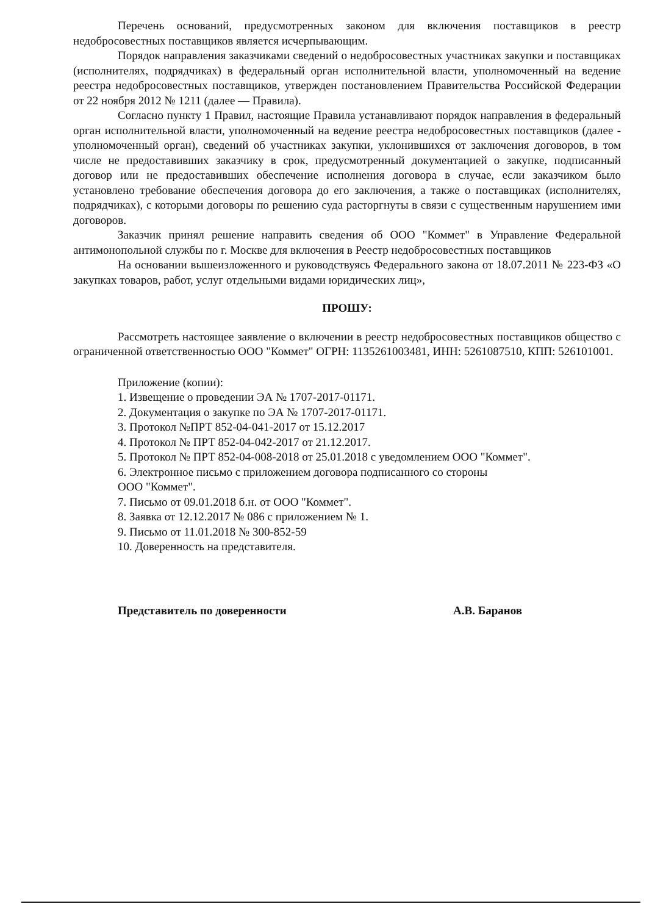Перечень оснований, предусмотренных законом для включения поставщиков в реестр недобросовестных поставщиков является исчерпывающим.
Порядок направления заказчиками сведений о недобросовестных участниках закупки и поставщиках (исполнителях, подрядчиках) в федеральный орган исполнительной власти, уполномоченный на ведение реестра недобросовестных поставщиков, утвержден постановлением Правительства Российской Федерации от 22 ноября 2012 № 1211 (далее — Правила).
Согласно пункту 1 Правил, настоящие Правила устанавливают порядок направления в федеральный орган исполнительной власти, уполномоченный на ведение реестра недобросовестных поставщиков (далее - уполномоченный орган), сведений об участниках закупки, уклонившихся от заключения договоров, в том числе не предоставивших заказчику в срок, предусмотренный документацией о закупке, подписанный договор или не предоставивших обеспечение исполнения договора в случае, если заказчиком было установлено требование обеспечения договора до его заключения, а также о поставщиках (исполнителях, подрядчиках), с которыми договоры по решению суда расторгнуты в связи с существенным нарушением ими договоров.
Заказчик принял решение направить сведения об ООО "Коммет" в Управление Федеральной антимонопольной службы по г. Москве для включения в Реестр недобросовестных поставщиков
На основании вышеизложенного и руководствуясь Федерального закона от 18.07.2011 № 223-ФЗ «О закупках товаров, работ, услуг отдельными видами юридических лиц»,
ПРОШУ:
Рассмотреть настоящее заявление о включении в реестр недобросовестных поставщиков общество с ограниченной ответственностью ООО "Коммет" ОГРН: 1135261003481, ИНН: 5261087510, КПП: 526101001.
Приложение (копии):
1. Извещение о проведении ЭА № 1707-2017-01171.
2. Документация о закупке по ЭА № 1707-2017-01171.
3. Протокол №ПРТ 852-04-041-2017 от 15.12.2017
4. Протокол № ПРТ 852-04-042-2017 от 21.12.2017.
5. Протокол № ПРТ 852-04-008-2018 от 25.01.2018 с уведомлением ООО "Коммет".
6. Электронное письмо с приложением договора подписанного со стороны
ООО "Коммет".
7. Письмо от 09.01.2018 б.н. от ООО "Коммет".
8. Заявка от 12.12.2017 № 086 с приложением № 1.
9. Письмо от 11.01.2018 № 300-852-59
10. Доверенность на представителя.
Представитель по доверенности А.В. Баранов